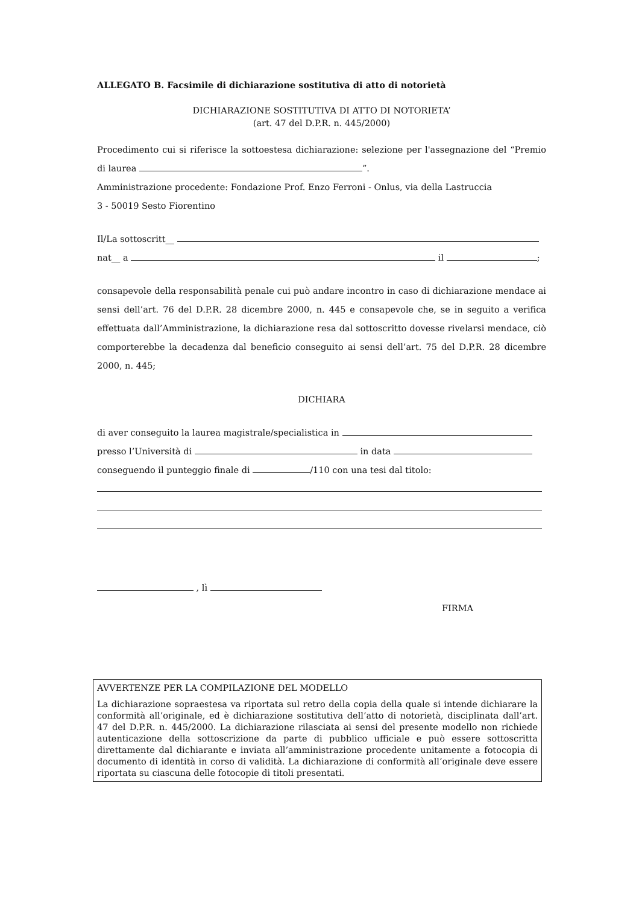ALLEGATO B. Facsimile di dichiarazione sostitutiva di atto di notorietà
DICHIARAZIONE SOSTITUTIVA DI ATTO DI NOTORIETA’
(art. 47 del D.P.R. n. 445/2000)
Procedimento cui si riferisce la sottoestesa dichiarazione: selezione per l'assegnazione del “Premio di laurea ”.
Amministrazione procedente: Fondazione Prof. Enzo Ferroni - Onlus, via della Lastruccia
3 - 50019 Sesto Fiorentino
Il/La sottoscritt__
nat__ a il ;
consapevole della responsabilità penale cui può andare incontro in caso di dichiarazione mendace ai sensi dell’art. 76 del D.P.R. 28 dicembre 2000, n. 445 e consapevole che, se in seguito a verifica effettuata dall’Amministrazione, la dichiarazione resa dal sottoscritto dovesse rivelarsi mendace, ciò comporterebbe la decadenza dal beneficio conseguito ai sensi dell’art. 75 del D.P.R. 28 dicembre 2000, n. 445;
DICHIARA
di aver conseguito la laurea magistrale/specialistica in
presso l’Università di in data
conseguendo il punteggio finale di /110 con una tesi dal titolo:
, lì
FIRMA
AVVERTENZE PER LA COMPILAZIONE DEL MODELLO
La dichiarazione sopraestesa va riportata sul retro della copia della quale si intende dichiarare la conformità all’originale, ed è dichiarazione sostitutiva dell’atto di notorietà, disciplinata dall’art. 47 del D.P.R. n. 445/2000. La dichiarazione rilasciata ai sensi del presente modello non richiede autenticazione della sottoscrizione da parte di pubblico ufficiale e può essere sottoscritta direttamente dal dichiarante e inviata all’amministrazione procedente unitamente a fotocopia di documento di identità in corso di validità. La dichiarazione di conformità all’originale deve essere riportata su ciascuna delle fotocopie di titoli presentati.